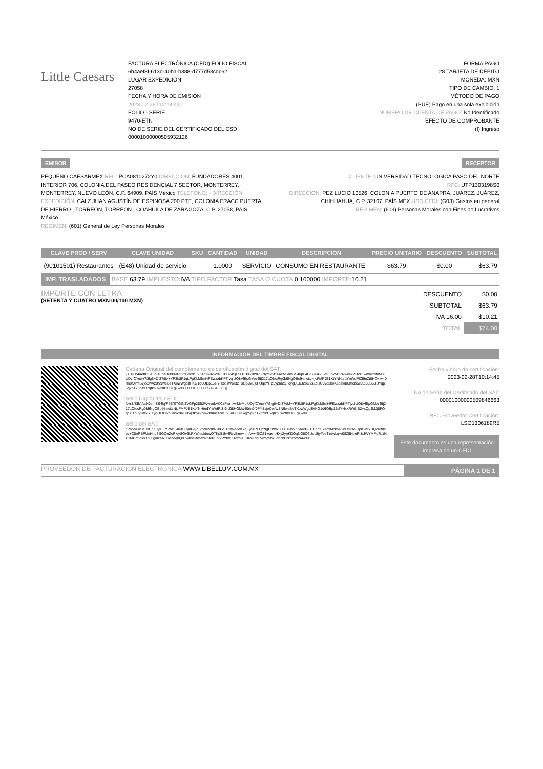Little Caesars
FACTURA ELECTRÓNICA (CFDI) FOLIO FISCAL
6b4aef8f-613d-40ba-b388-d777d53cdc62
LUGAR EXPEDICIÓN
27058
FECHA Y HORA DE EMISIÓN
2023-02-28T10:14:43
FOLIO - SERIE
9470-ETN
NO DE SERIE DEL CERTIFICADO DEL CSD
00001000000505932126
FORMA PAGO
28 TARJETA DE DÉBITO
MONEDA: MXN
TIPO DE CAMBIO: 1
MÉTODO DE PAGO
(PUE) Pago en una sola exhibición
NÚMERO DE CUENTA DE PAGO: No Identificado
EFECTO DE COMPROBANTE
(I) Ingreso
EMISOR RECEPTOR
PEQUEÑO CAESARMEX RFC: PCA0810272Y0 DIRECCIÓN: FUNDADORES 4001, INTERIOR 706, COLONIA DEL PASEO RESIDENCIAL 7 SECTOR, MONTERREY, MONTERREY, NUEVO LEÓN, C.P. 64909, PAÍS México TELÉFONO: - DIRECCIÓN EXPEDICIÓN: CALZ JUAN AGUSTÍN DE ESPINOSA 200 PTE, COLONIA FRACC PUERTA DE HIERRO , TORREÓN, TORREÓN , COAHUILA DE ZARAGOZA, C.P. 27058, PAÍS México
RÉGIMEN: (601) General de Ley Personas Morales
CLIENTE: UNIVERSIDAD TECNOLOGICA PASO DEL NORTE
RFC: UTP1303198S0
DIRECCIÓN: PEZ LUCIO 10526, COLONIA PUERTO DE ANAPRA, JUÁREZ, JUÁREZ, CHIHUAHUA, C.P. 32107, PAÍS MEX USO CFDI: (G03) Gastos en general
RÉGIMEN: (603) Personas Morales con Fines no Lucrativos
| CLAVE PROD / SERV | CLAVE UNIDAD | SKU | CANTIDAD | UNIDAD | DESCRIPCIÓN | PRECIO UNITARIO | DESCUENTO | SUBTOTAL |
| --- | --- | --- | --- | --- | --- | --- | --- | --- |
| (90101501) Restaurantes | (E48) Unidad de servicio | | 1.0000 | SERVICIO | CONSUMO EN RESTAURANTE | $63.79 | $0.00 | $63.79 |
IMP. TRASLADADOS BASE: 63.79 IMPUESTO: IVA TIPO FACTOR: Tasa TASA O CUOTA: 0.160000 IMPORTE: 10.21
IMPORTE CON LETRA
(SETENTA Y CUATRO MXN 00/100 MXN)
| DESCUENTO | $0.00 |
| SUBTOTAL | $63.79 |
| IVA 16.00 | $10.21 |
| TOTAL | $74.00 |
INFORMACIÓN DEL TIMBRE FISCAL DIGITAL
Cadena Original del complemento de certificación digital del SAT:
||1.1|6b4aef8f-613d-40ba-b388-d777d53cdc62|2023-02-28T10:14:45|LSO1306189R5|NyrS/SBAAcN0amSS4lq/F4E/STGGj3VGFp25B2WwvekVD2zFwmlwrMvMulUDyfCYewY/i3lg6+DI87dM+YP8b8F1qLPgKLkSmi4FEwzabKPTjvqlUO8VlEpGM/e45j217qOfouRg0b9NgOBolHmcitzNjcFMPJE1KtYNHtedYnWdPIZI9nZt8HOklw40rIn9f0PYSvjoCwAz8N9weBeTXowWgc8HKG1d6QBp15slYHxxRW6IB2+sQpJMJj8FOqcYl+p5y2m2S+cygDElEl2oGi/sZdRC0yq3ko4Zoakdr0mczcwLtZ0uB6BDYqp5g2oT7j29bB7qfkn0w28BHBFg+w==|00001000000509846663||
Sello Digital del CFDI:
NyrS/SBAAcN0amSS4lq/F4E/STGGj3VGFp25B2WwvekVD2zFwmlwrMvMulUDyfCYewY/i3lg6+DI87dM+YP8b8F1qLPgKLkSmi4FEwzabKPTjvqlUO8VlEpGM/e45j217qOfouRg0b9NgOBolHmcitzNjcFMPJE1KtYNHtedYnWdPIZI9nZt8HOklw40rIn9f0PYSvjoCwAz8N9weBeTXowWgc8HKG1d6QBp15slYHxxRW6IB2+sQpJMJj8FOqcYl+p5y2m2S+cygDElEl2oGi/sZdRC0yq3ko4Zoakdr0mczcwLtZ0uB6BDYqp5g2oT7j29bB7qfkn0w28BHBFg+w==
Sello del SAT:
cPooNGxue33HnKJytEFYPbD34l/X0CjmGQoudv9eVXWJkLZTR1WooeK7gFijdzRFEpzIgCtr9W56G1iUh/7/OaacGEHUdbfF2ecxMck6lv2nUmtA9Oj9CMr7UQoilB0cbv+C8oRBPUoHhp7i5GQeZePk/ySOv3LRxWmUdewOTKp51h+lRvvlhmwnmAw+lEjOZ1kcrehHXy2yeKDOqNOfiQ3Uoc5jyTeqTzdwLq+/08Z5HoePI8/JWYMPu7L1NzCMCmVRv1nL6gi0caA1i1oZdqhQtzrwXseBwlafWhbXr0lV2PYhv5UvYoJEKKnHZbRwmg9b26ddchHrzpxrvtW4w==
Fecha y hora de certificación:
2023-02-28T10:14:45
No de Serie del Certificado del SAT:
00001000000509846663
RFC Proveedor Certificación:
LSO1306189R5
Este documento es una representación impresa de un CFDI
PROVEEDOR DE FACTURACIÓN ELECTRÓNICA WWW.LIBELLUM.COM.MX PÁGINA 1 DE 1